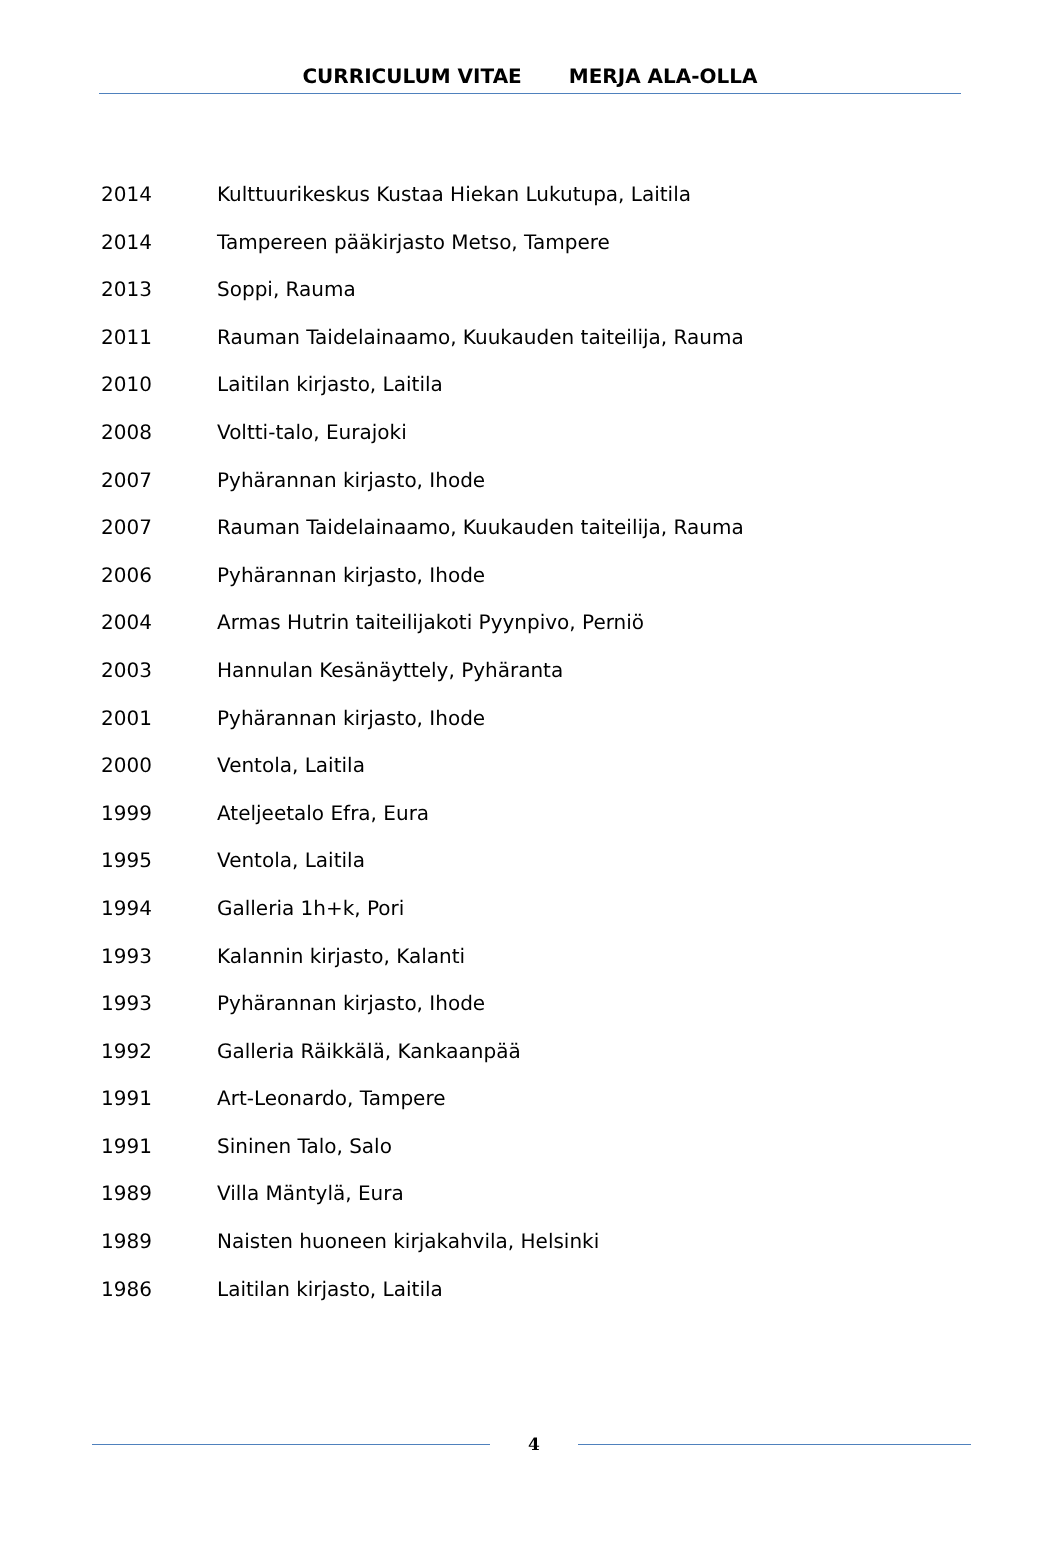CURRICULUM VITAE MERJA ALA-OLLA
| 2014 | Kulttuurikeskus Kustaa Hiekan Lukutupa, Laitila |
| 2014 | Tampereen pääkirjasto Metso, Tampere |
| 2013 | Soppi, Rauma |
| 2011 | Rauman Taidelainaamo, Kuukauden taiteilija, Rauma |
| 2010 | Laitilan kirjasto, Laitila |
| 2008 | Voltti-talo, Eurajoki |
| 2007 | Pyhärannan kirjasto, Ihode |
| 2007 | Rauman Taidelainaamo, Kuukauden taiteilija, Rauma |
| 2006 | Pyhärannan kirjasto, Ihode |
| 2004 | Armas Hutrin taiteilijakoti Pyynpivo, Perniö |
| 2003 | Hannulan Kesänäyttely, Pyhäranta |
| 2001 | Pyhärannan kirjasto, Ihode |
| 2000 | Ventola, Laitila |
| 1999 | Ateljeetalo Efra, Eura |
| 1995 | Ventola, Laitila |
| 1994 | Galleria 1h+k, Pori |
| 1993 | Kalannin kirjasto, Kalanti |
| 1993 | Pyhärannan kirjasto, Ihode |
| 1992 | Galleria Räikkälä, Kankaanpää |
| 1991 | Art-Leonardo, Tampere |
| 1991 | Sininen Talo, Salo |
| 1989 | Villa Mäntylä, Eura |
| 1989 | Naisten huoneen kirjakahvila, Helsinki |
| 1986 | Laitilan kirjasto, Laitila |
4